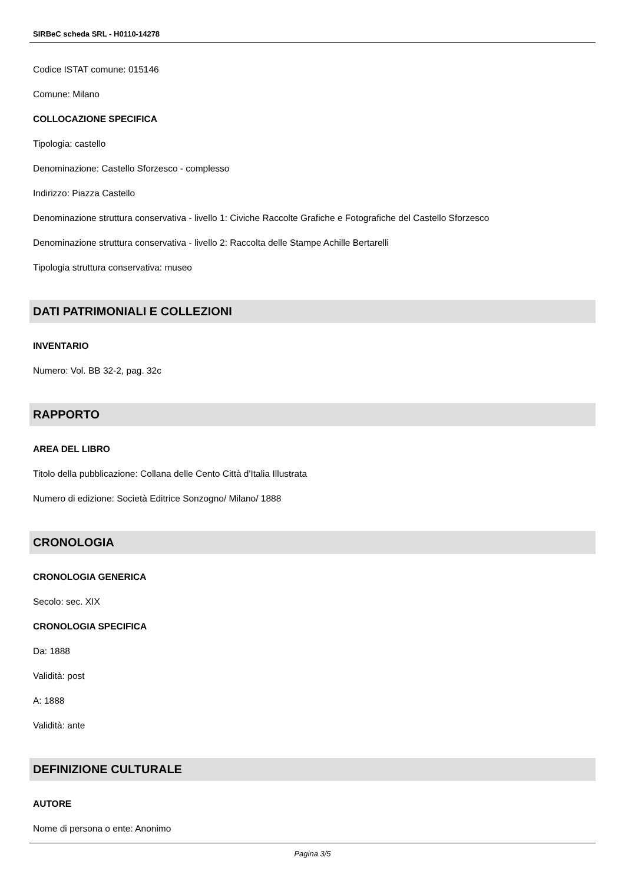SIRBeC scheda SRL - H0110-14278
Codice ISTAT comune: 015146
Comune: Milano
COLLOCAZIONE SPECIFICA
Tipologia: castello
Denominazione: Castello Sforzesco - complesso
Indirizzo: Piazza Castello
Denominazione struttura conservativa - livello 1: Civiche Raccolte Grafiche e Fotografiche del Castello Sforzesco
Denominazione struttura conservativa - livello 2: Raccolta delle Stampe Achille Bertarelli
Tipologia struttura conservativa: museo
DATI PATRIMONIALI E COLLEZIONI
INVENTARIO
Numero: Vol. BB 32-2, pag. 32c
RAPPORTO
AREA DEL LIBRO
Titolo della pubblicazione: Collana delle Cento Città d'Italia Illustrata
Numero di edizione: Società Editrice Sonzogno/ Milano/ 1888
CRONOLOGIA
CRONOLOGIA GENERICA
Secolo: sec. XIX
CRONOLOGIA SPECIFICA
Da: 1888
Validità: post
A: 1888
Validità: ante
DEFINIZIONE CULTURALE
AUTORE
Nome di persona o ente: Anonimo
Pagina 3/5